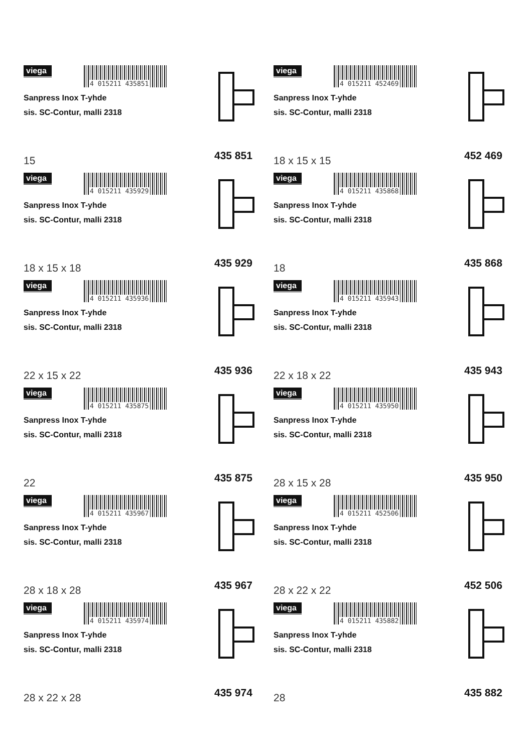viega
4 015211 435851
Sanpress Inox T-yhde
sis. SC-Contur, malli 2318
15 435 851
viega
4 015211 435929
Sanpress Inox T-yhde
sis. SC-Contur, malli 2318
18 x 15 x 18 435 929
viega
4 015211 435936
Sanpress Inox T-yhde
sis. SC-Contur, malli 2318
22 x 15 x 22 435 936
viega
4 015211 435875
Sanpress Inox T-yhde
sis. SC-Contur, malli 2318
22 435 875
viega
4 015211 435967
Sanpress Inox T-yhde
sis. SC-Contur, malli 2318
28 x 18 x 28 435 967
viega
4 015211 435974
Sanpress Inox T-yhde
sis. SC-Contur, malli 2318
28 x 22 x 28 435 974
viega
4 015211 452469
Sanpress Inox T-yhde
sis. SC-Contur, malli 2318
18 x 15 x 15 452 469
viega
4 015211 435868
Sanpress Inox T-yhde
sis. SC-Contur, malli 2318
18 435 868
viega
4 015211 435943
Sanpress Inox T-yhde
sis. SC-Contur, malli 2318
22 x 18 x 22 435 943
viega
4 015211 435950
Sanpress Inox T-yhde
sis. SC-Contur, malli 2318
28 x 15 x 28 435 950
viega
4 015211 452506
Sanpress Inox T-yhde
sis. SC-Contur, malli 2318
28 x 22 x 22 452 506
viega
4 015211 435882
Sanpress Inox T-yhde
sis. SC-Contur, malli 2318
28 435 882